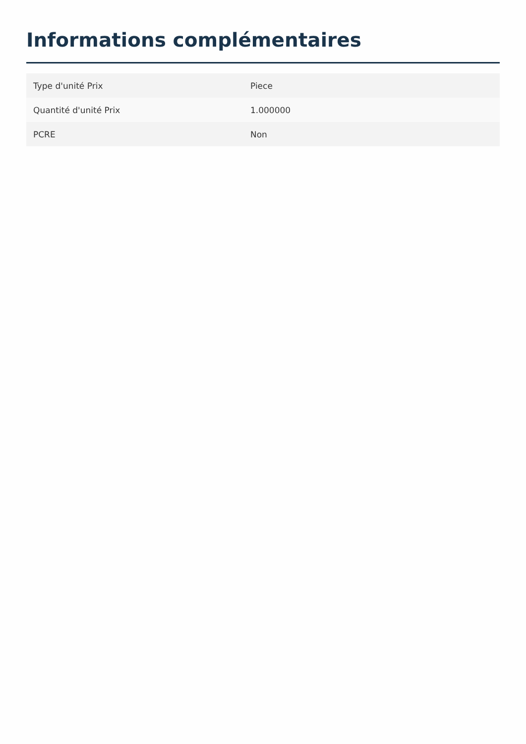Informations complémentaires
| Type d'unité Prix | Piece |
| Quantité d'unité Prix | 1.000000 |
| PCRE | Non |